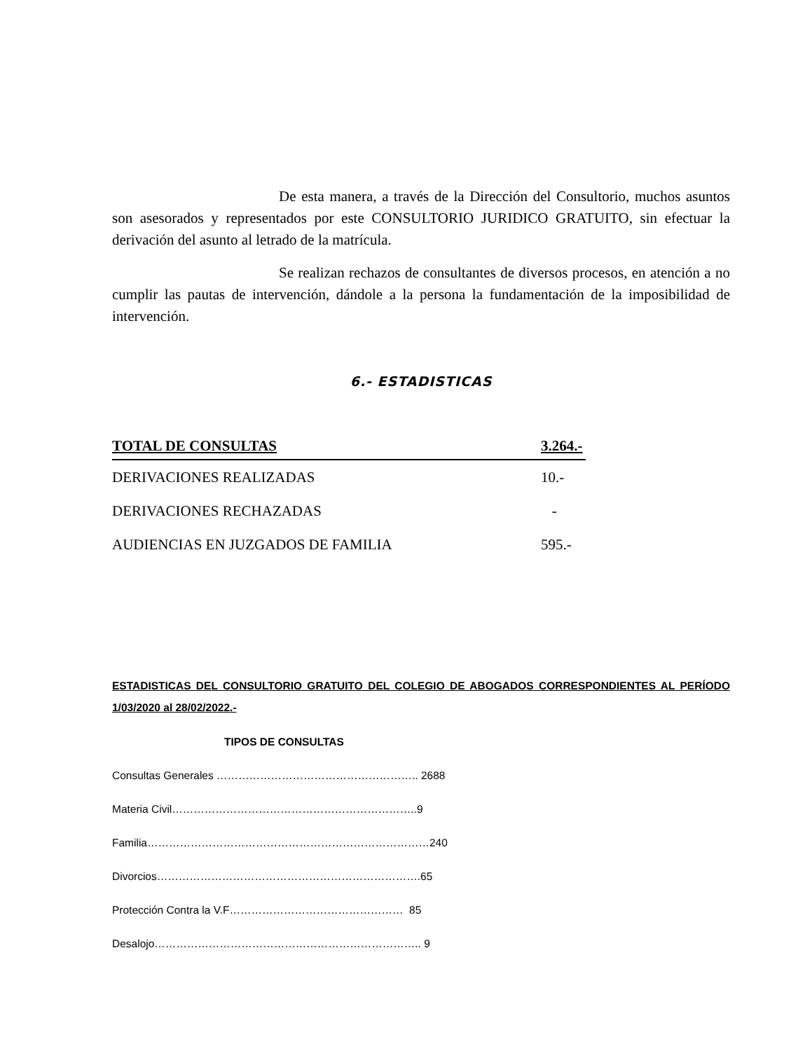De esta manera, a través de la Dirección del Consultorio, muchos asuntos son asesorados y representados por este CONSULTORIO JURIDICO GRATUITO, sin efectuar la derivación del asunto al letrado de la matrícula.
Se realizan rechazos de consultantes de diversos procesos, en atención a no cumplir las pautas de intervención, dándole a la persona la fundamentación de la imposibilidad de intervención.
6.- ESTADISTICAS
TOTAL DE CONSULTAS 3.264.-
DERIVACIONES REALIZADAS 10.-
DERIVACIONES RECHAZADAS -
AUDIENCIAS EN JUZGADOS DE FAMILIA 595.-
ESTADISTICAS DEL CONSULTORIO GRATUITO DEL COLEGIO DE ABOGADOS CORRESPONDIENTES AL PERÍODO 1/03/2020 al 28/02/2022.-
TIPOS DE CONSULTAS
Consultas Generales ……………………………………………….. 2688
Materia Civil…………………………………………………………..9
Familia……………………………………………………………………240
Divorcios……………………………………………………………….65
Protección Contra la V.F………………………………………… 85
Desalojo……………………………………………………………….. 9